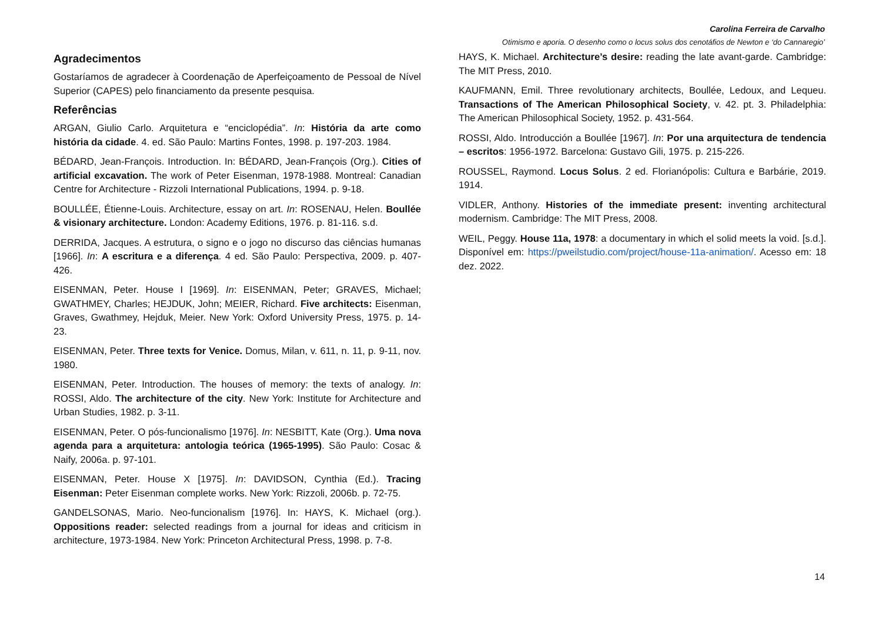Carolina Ferreira de Carvalho
Otimismo e aporia. O desenho como o locus solus dos cenotáfios de Newton e ‘do Cannaregio’
Agradecimentos
Gostaríamos de agradecer à Coordenação de Aperfeiçoamento de Pessoal de Nível Superior (CAPES) pelo financiamento da presente pesquisa.
Referências
ARGAN, Giulio Carlo. Arquitetura e “enciclopédia”. In: História da arte como história da cidade. 4. ed. São Paulo: Martins Fontes, 1998. p. 197-203. 1984.
BÉDARD, Jean-François. Introduction. In: BÉDARD, Jean-François (Org.). Cities of artificial excavation. The work of Peter Eisenman, 1978-1988. Montreal: Canadian Centre for Architecture - Rizzoli International Publications, 1994. p. 9-18.
BOULLÉE, Étienne-Louis. Architecture, essay on art. In: ROSENAU, Helen. Boullée & visionary architecture. London: Academy Editions, 1976. p. 81-116. s.d.
DERRIDA, Jacques. A estrutura, o signo e o jogo no discurso das ciências humanas [1966]. In: A escritura e a diferença. 4 ed. São Paulo: Perspectiva, 2009. p. 407-426.
EISENMAN, Peter. House I [1969]. In: EISENMAN, Peter; GRAVES, Michael; GWATHMEY, Charles; HEJDUK, John; MEIER, Richard. Five architects: Eisenman, Graves, Gwathmey, Hejduk, Meier. New York: Oxford University Press, 1975. p. 14-23.
EISENMAN, Peter. Three texts for Venice. Domus, Milan, v. 611, n. 11, p. 9-11, nov. 1980.
EISENMAN, Peter. Introduction. The houses of memory: the texts of analogy. In: ROSSI, Aldo. The architecture of the city. New York: Institute for Architecture and Urban Studies, 1982. p. 3-11.
EISENMAN, Peter. O pós-funcionalismo [1976]. In: NESBITT, Kate (Org.). Uma nova agenda para a arquitetura: antologia teórica (1965-1995). São Paulo: Cosac & Naify, 2006a. p. 97-101.
EISENMAN, Peter. House X [1975]. In: DAVIDSON, Cynthia (Ed.). Tracing Eisenman: Peter Eisenman complete works. New York: Rizzoli, 2006b. p. 72-75.
GANDELSONAS, Mario. Neo-funcionalism [1976]. In: HAYS, K. Michael (org.). Oppositions reader: selected readings from a journal for ideas and criticism in architecture, 1973-1984. New York: Princeton Architectural Press, 1998. p. 7-8.
HAYS, K. Michael. Architecture’s desire: reading the late avant-garde. Cambridge: The MIT Press, 2010.
KAUFMANN, Emil. Three revolutionary architects, Boullée, Ledoux, and Lequeu. Transactions of The American Philosophical Society, v. 42. pt. 3. Philadelphia: The American Philosophical Society, 1952. p. 431-564.
ROSSI, Aldo. Introducción a Boullée [1967]. In: Por una arquitectura de tendencia – escritos: 1956-1972. Barcelona: Gustavo Gili, 1975. p. 215-226.
ROUSSEL, Raymond. Locus Solus. 2 ed. Florianópolis: Cultura e Barbárie, 2019. 1914.
VIDLER, Anthony. Histories of the immediate present: inventing architectural modernism. Cambridge: The MIT Press, 2008.
WEIL, Peggy. House 11a, 1978: a documentary in which el solid meets la void. [s.d.]. Disponível em: https://pweilstudio.com/project/house-11a-animation/. Acesso em: 18 dez. 2022.
14